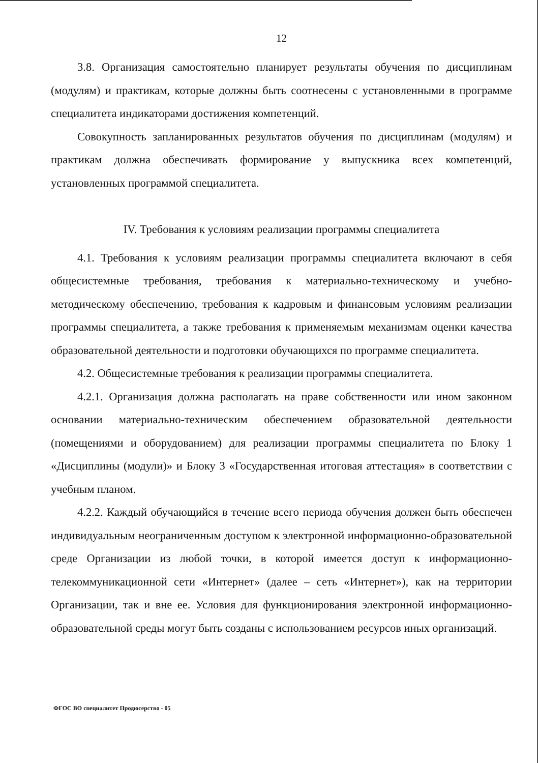12
3.8. Организация самостоятельно планирует результаты обучения по дисциплинам (модулям) и практикам, которые должны быть соотнесены с установленными в программе специалитета индикаторами достижения компетенций.
Совокупность запланированных результатов обучения по дисциплинам (модулям) и практикам должна обеспечивать формирование у выпускника всех компетенций, установленных программой специалитета.
IV. Требования к условиям реализации программы специалитета
4.1. Требования к условиям реализации программы специалитета включают в себя общесистемные требования, требования к материально-техническому и учебно-методическому обеспечению, требования к кадровым и финансовым условиям реализации программы специалитета, а также требования к применяемым механизмам оценки качества образовательной деятельности и подготовки обучающихся по программе специалитета.
4.2. Общесистемные требования к реализации программы специалитета.
4.2.1. Организация должна располагать на праве собственности или ином законном основании материально-техническим обеспечением образовательной деятельности (помещениями и оборудованием) для реализации программы специалитета по Блоку 1 «Дисциплины (модули)» и Блоку 3 «Государственная итоговая аттестация» в соответствии с учебным планом.
4.2.2. Каждый обучающийся в течение всего периода обучения должен быть обеспечен индивидуальным неограниченным доступом к электронной информационно-образовательной среде Организации из любой точки, в которой имеется доступ к информационно-телекоммуникационной сети «Интернет» (далее – сеть «Интернет»), как на территории Организации, так и вне ее. Условия для функционирования электронной информационно-образовательной среды могут быть созданы с использованием ресурсов иных организаций.
ФГОС ВО специалитет Продюсерство - 05